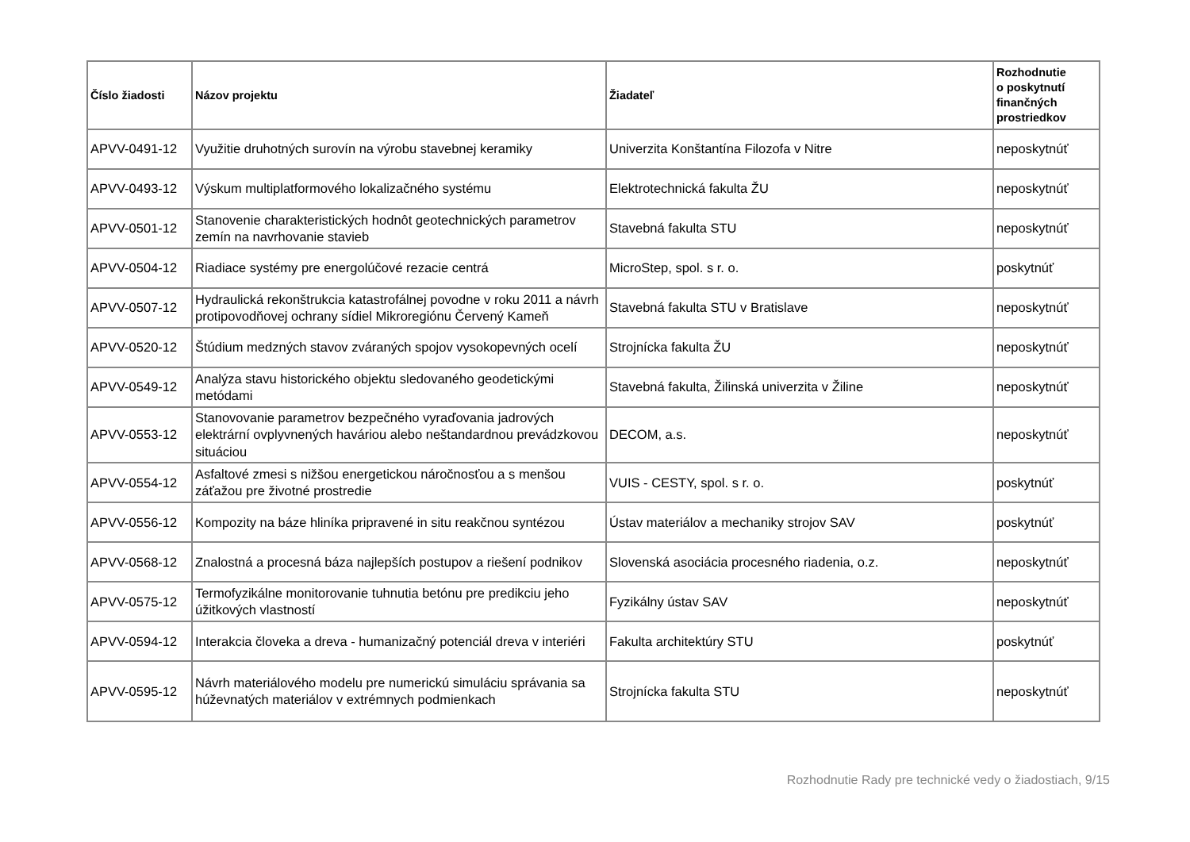| Číslo žiadosti | Názov projektu | Žiadateľ | Rozhodnutie o poskytnutí finančných prostriedkov |
| --- | --- | --- | --- |
| APVV-0491-12 | Využitie druhotných surovín na výrobu stavebnej keramiky | Univerzita Konštantína Filozofa v Nitre | neposkytnúť |
| APVV-0493-12 | Výskum multiplatformového lokalizačného systému | Elektrotechnická fakulta ŽU | neposkytnúť |
| APVV-0501-12 | Stanovenie charakteristických hodnôt geotechnických parametrov zemín na navrhovanie stavieb | Stavebná fakulta STU | neposkytnúť |
| APVV-0504-12 | Riadiace systémy pre energolúčové rezacie centrá | MicroStep, spol. s r. o. | poskytnúť |
| APVV-0507-12 | Hydraulická rekonštrukcia katastrofálnej povodne v roku 2011 a návrh protipovodňovej ochrany sídiel Mikroregiónu Červený Kameň | Stavebná fakulta STU v Bratislave | neposkytnúť |
| APVV-0520-12 | Štúdium medzných stavov zváraných spojov vysokopevných ocelí | Strojnícka fakulta ŽU | neposkytnúť |
| APVV-0549-12 | Analýza stavu historického objektu sledovaného geodetickými metódami | Stavebná fakulta, Žilinská univerzita v Žiline | neposkytnúť |
| APVV-0553-12 | Stanovovanie parametrov bezpečného vyraďovania jadrových elektrární ovplyvnených haváriou alebo neštandardnou prevádzkovou situáciou | DECOM, a.s. | neposkytnúť |
| APVV-0554-12 | Asfaltové zmesi s nižšou energetickou náročnosťou a s menšou záťažou pre životné prostredie | VUIS - CESTY, spol. s r. o. | poskytnúť |
| APVV-0556-12 | Kompozity na báze hliníka pripravené in situ reakčnou syntézou | Ústav materiálov a mechaniky strojov SAV | poskytnúť |
| APVV-0568-12 | Znalostná a procesná báza najlepších postupov a riešení podnikov | Slovenská asociácia procesného riadenia, o.z. | neposkytnúť |
| APVV-0575-12 | Termofyzikálne monitorovanie tuhnutia betónu pre predikciu jeho úžitkových vlastností | Fyzikálny ústav SAV | neposkytnúť |
| APVV-0594-12 | Interakcia človeka a dreva - humanizačný potenciál dreva v interiéri | Fakulta architektúry STU | poskytnúť |
| APVV-0595-12 | Návrh materiálového modelu pre numerickú simuláciu správania sa húževnatých materiálov v extrémnych podmienkach | Strojnícka fakulta STU | neposkytnúť |
Rozhodnutie Rady pre technické vedy o žiadostiach, 9/15